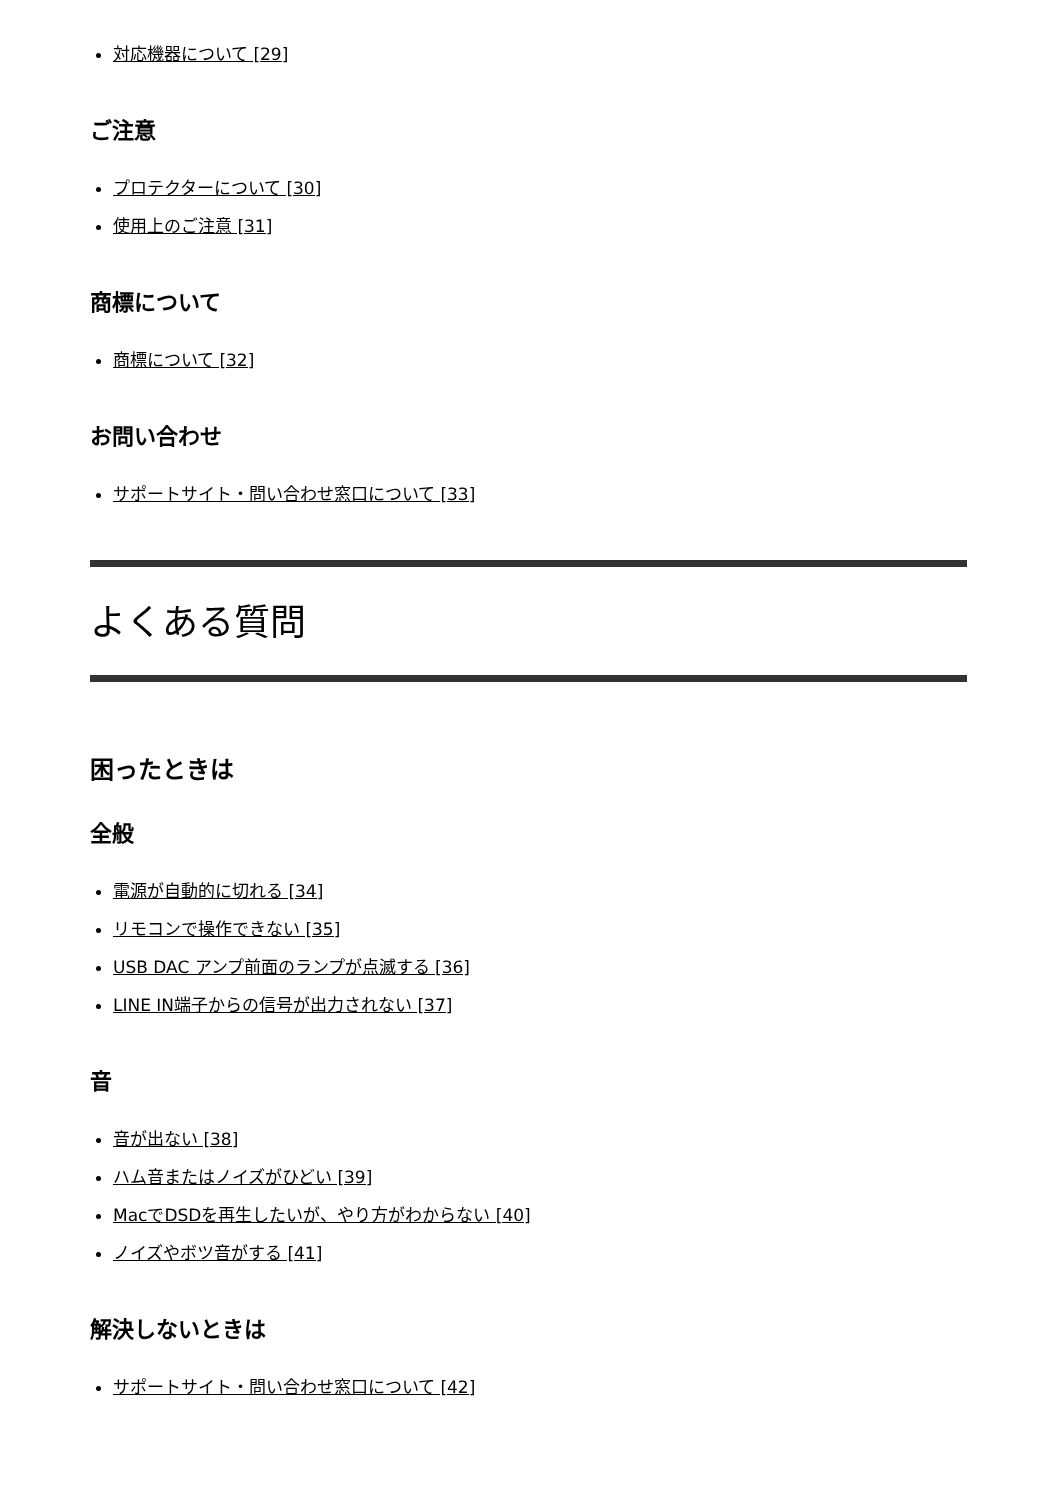対応機器について [29]
ご注意
プロテクターについて [30]
使用上のご注意 [31]
商標について
商標について [32]
お問い合わせ
サポートサイト・問い合わせ窓口について [33]
よくある質問
困ったときは
全般
電源が自動的に切れる [34]
リモコンで操作できない [35]
USB DAC アンプ前面のランプが点滅する [36]
LINE IN端子からの信号が出力されない [37]
音
音が出ない [38]
ハム音またはノイズがひどい [39]
MacでDSDを再生したいが、やり方がわからない [40]
ノイズやボツ音がする [41]
解決しないときは
サポートサイト・問い合わせ窓口について [42]